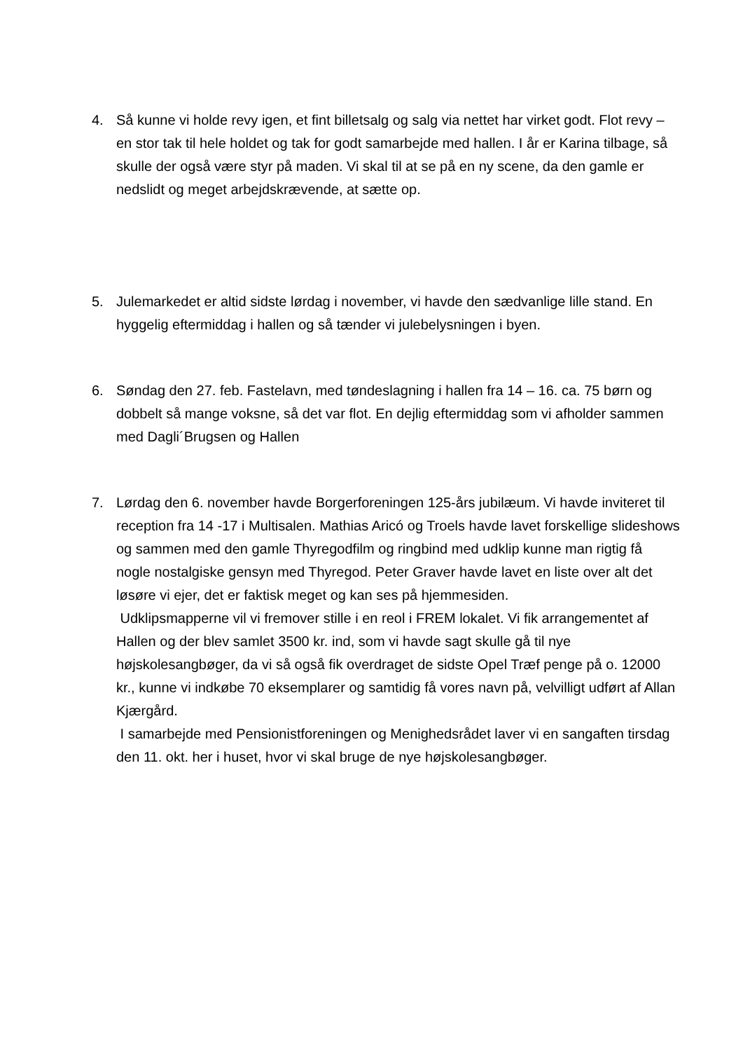4. Så kunne vi holde revy igen, et fint billetsalg og salg via nettet har virket godt. Flot revy – en stor tak til hele holdet og tak for godt samarbejde med hallen. I år er Karina tilbage, så skulle der også være styr på maden. Vi skal til at se på en ny scene, da den gamle er nedslidt og meget arbejdskrævende, at sætte op.
5. Julemarkedet er altid sidste lørdag i november, vi havde den sædvanlige lille stand. En hyggelig eftermiddag i hallen og så tænder vi julebelysningen i byen.
6. Søndag den 27. feb. Fastelavn, med tøndeslagning i hallen fra 14 – 16. ca. 75 børn og dobbelt så mange voksne, så det var flot. En dejlig eftermiddag som vi afholder sammen med Dagli´Brugsen og Hallen
7. Lørdag den 6. november havde Borgerforeningen 125-års jubilæum. Vi havde inviteret til reception fra 14 -17 i Multisalen. Mathias Aricó og Troels havde lavet forskellige slideshows og sammen med den gamle Thyregodfilm og ringbind med udklip kunne man rigtig få nogle nostalgiske gensyn med Thyregod. Peter Graver havde lavet en liste over alt det løsøre vi ejer, det er faktisk meget og kan ses på hjemmesiden.
Udklipsmapperne vil vi fremover stille i en reol i FREM lokalet. Vi fik arrangementet af Hallen og der blev samlet 3500 kr. ind, som vi havde sagt skulle gå til nye højskolesangbøger, da vi så også fik overdraget de sidste Opel Træf penge på o. 12000 kr., kunne vi indkøbe 70 eksemplarer og samtidig få vores navn på, velvilligt udført af Allan Kjærgård.
I samarbejde med Pensionistforeningen og Menighedsrådet laver vi en sangaften tirsdag den 11. okt. her i huset, hvor vi skal bruge de nye højskolesangbøger.